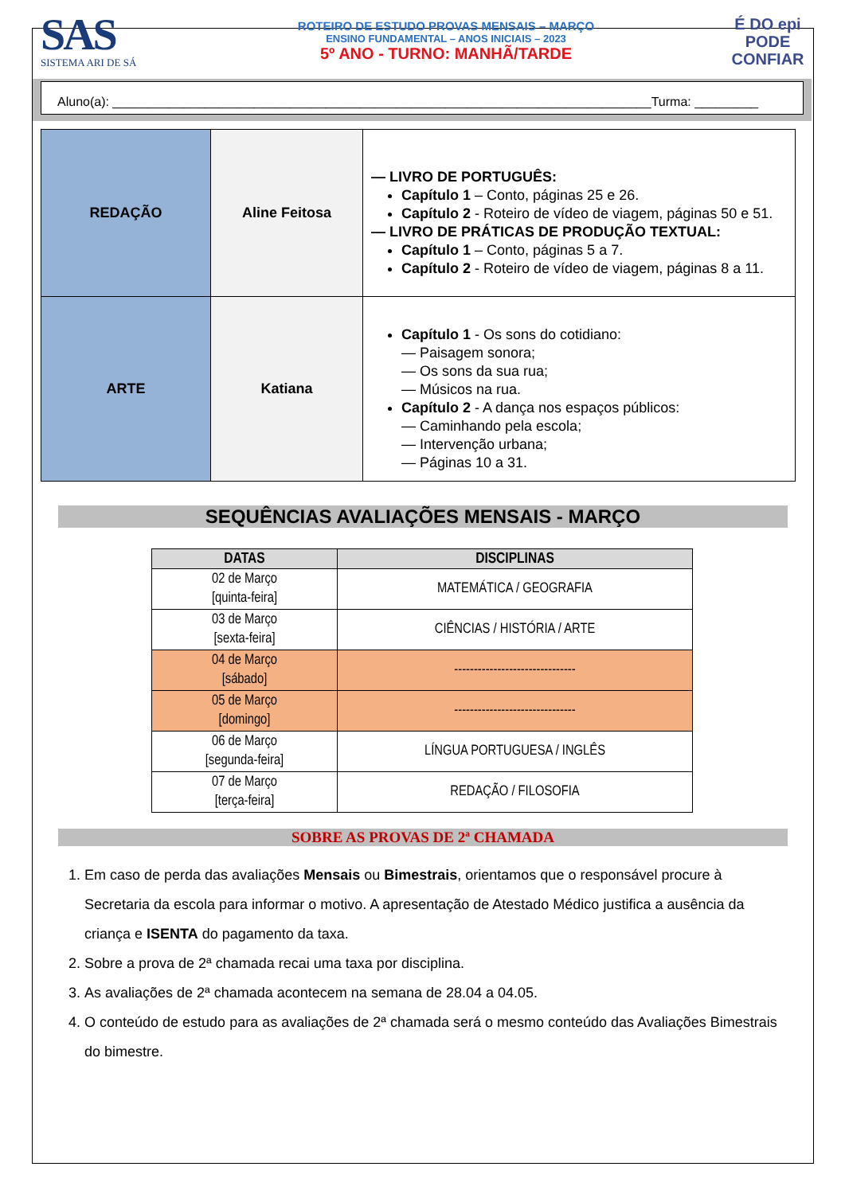SAS
SISTEMA ARI DE SÁ
ROTEIRO DE ESTUDO PROVAS MENSAIS – MARÇO
ENSINO FUNDAMENTAL – ANOS INICIAIS – 2023
5º ANO - TURNO: MANHÃ/TARDE
É DO epi
PODE
CONFIAR
Aluno(a): ____________________________________________________________________________Turma: _________
| REDAÇÃO | Aline Feitosa | — LIVRO DE PORTUGUÊS: Capítulo 1 – Conto, páginas 25 e 26. Capítulo 2 - Roteiro de vídeo de viagem, páginas 50 e 51. — LIVRO DE PRÁTICAS DE PRODUÇÃO TEXTUAL: Capítulo 1 – Conto, páginas 5 a 7. Capítulo 2 - Roteiro de vídeo de viagem, páginas 8 a 11. |
| ARTE | Katiana | Capítulo 1 - Os sons do cotidiano: — Paisagem sonora; — Os sons da sua rua; — Músicos na rua. Capítulo 2 - A dança nos espaços públicos: — Caminhando pela escola; — Intervenção urbana; — Páginas 10 a 31. |
SEQUÊNCIAS AVALIAÇÕES MENSAIS - MARÇO
| DATAS | DISCIPLINAS |
| --- | --- |
| 02 de Março [quinta-feira] | MATEMÁTICA / GEOGRAFIA |
| 03 de Março [sexta-feira] | CIÊNCIAS / HISTÓRIA / ARTE |
| 04 de Março [sábado] | ------------------------------- |
| 05 de Março [domingo] | ------------------------------- |
| 06 de Março [segunda-feira] | LÍNGUA PORTUGUESA / INGLÊS |
| 07 de Março [terça-feira] | REDAÇÃO / FILOSOFIA |
SOBRE AS PROVAS DE 2ª CHAMADA
1. Em caso de perda das avaliações Mensais ou Bimestrais, orientamos que o responsável procure à Secretaria da escola para informar o motivo. A apresentação de Atestado Médico justifica a ausência da criança e ISENTA do pagamento da taxa.
2. Sobre a prova de 2ª chamada recai uma taxa por disciplina.
3. As avaliações de 2ª chamada acontecem na semana de 28.04 a 04.05.
4. O conteúdo de estudo para as avaliações de 2ª chamada será o mesmo conteúdo das Avaliações Bimestrais do bimestre.